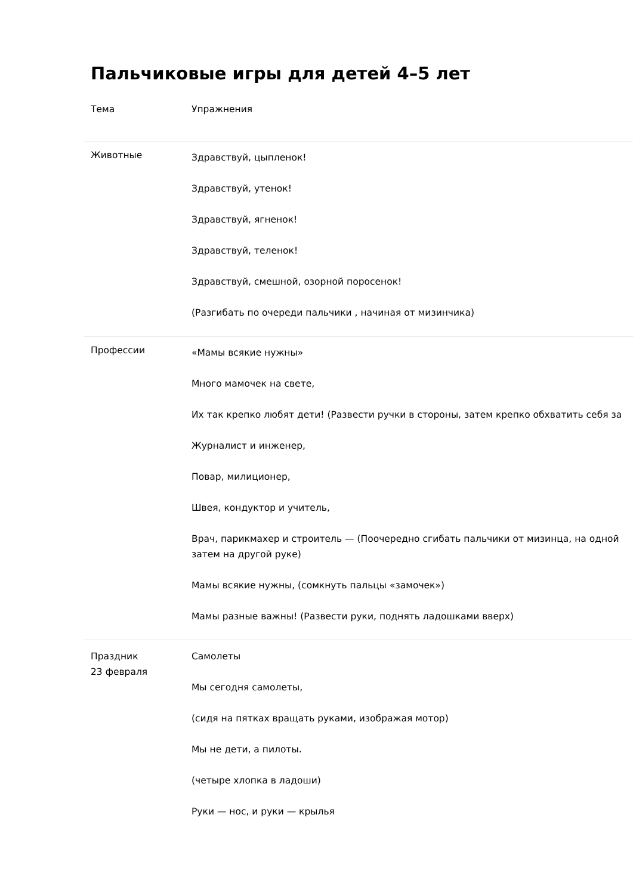Пальчиковые игры для детей 4–5 лет
| Тема | Упражнения |
| --- | --- |
| Животные | Здравствуй, цыпленок! Здравствуй, утенок! Здравствуй, ягненок! Здравствуй, теленок! Здравствуй, смешной, озорной поросенок! (Разгибать по очереди пальчики , начиная от мизинчика) |
| Профессии | «Мамы всякие нужны» Много мамочек на свете, Их так крепко любят дети! (Развести ручки в стороны, затем крепко обхватить себя за Журналист и инженер, Повар, милиционер, Швея, кондуктор и учитель, Врач, парикмахер и строитель — (Поочередно сгибать пальчики от мизинца, на одной затем на другой руке) Мамы всякие нужны, (сомкнуть пальцы «замочек») Мамы разные важны! (Развести руки, поднять ладошками вверх) |
| Праздник 23 февраля | Самолеты Мы сегодня самолеты, (сидя на пятках вращать руками, изображая мотор) Мы не дети, а пилоты. (четыре хлопка в ладоши) Руки — нос, и руки — крылья |